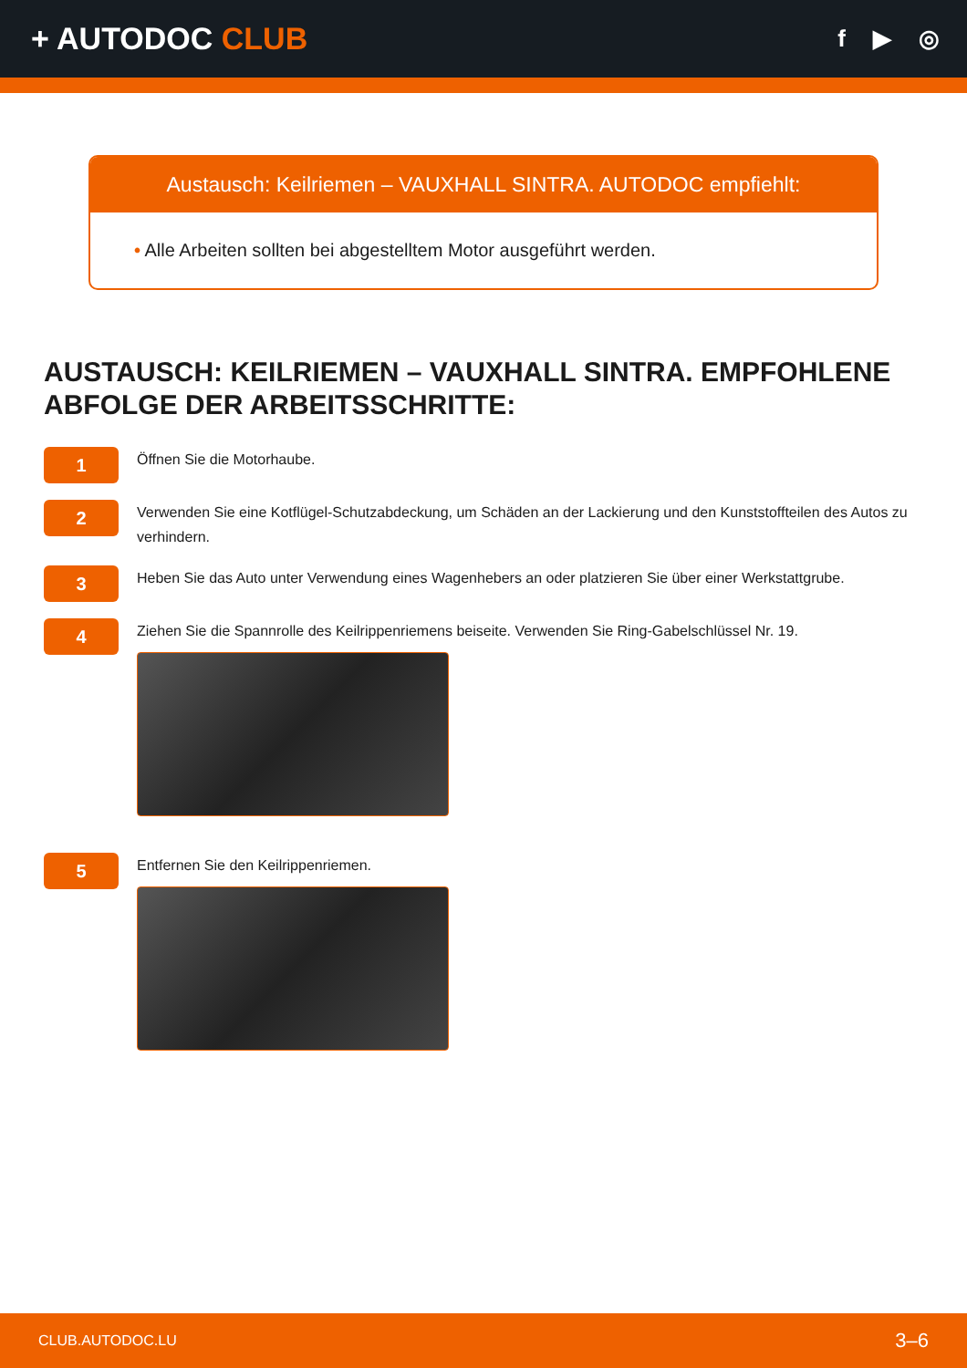+ AUTODOC CLUB
f ▶ ◎
Austausch: Keilriemen – VAUXHALL SINTRA. AUTODOC empfiehlt:
• Alle Arbeiten sollten bei abgestelltem Motor ausgeführt werden.
AUSTAUSCH: KEILRIEMEN – VAUXHALL SINTRA. EMPFOHLENE ABFOLGE DER ARBEITSSCHRITTE:
1
Öffnen Sie die Motorhaube.
2
Verwenden Sie eine Kotflügel-Schutzabdeckung, um Schäden an der Lackierung und den Kunststoffteilen des Autos zu verhindern.
3
Heben Sie das Auto unter Verwendung eines Wagenhebers an oder platzieren Sie über einer Werkstattgrube.
4
Ziehen Sie die Spannrolle des Keilrippenriemens beiseite. Verwenden Sie Ring-Gabelschlüssel Nr. 19.
5
Entfernen Sie den Keilrippenriemen.
CLUB.AUTODOC.LU 3–6